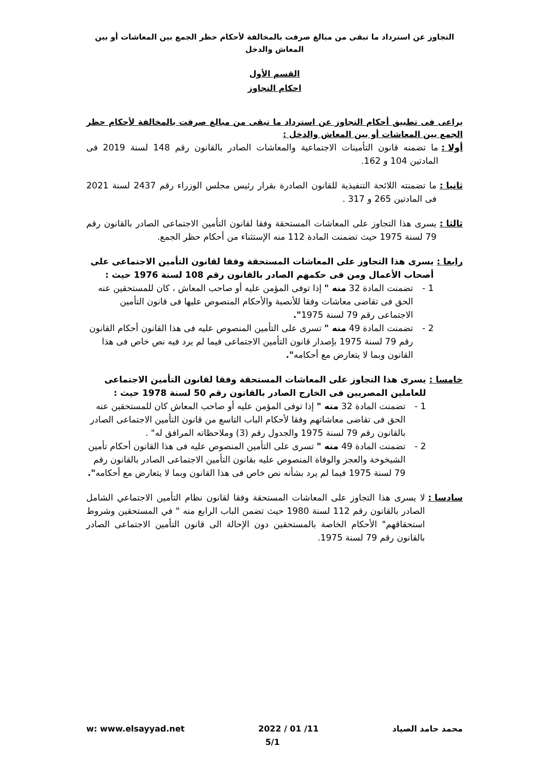التجاوز عن استرداد ما تبقى من مبالغ صرفت بالمخالفة لأحكام حظر الجمع بين المعاشات أو بين المعاش والدخل
القسم الأول
احكام التجاوز
يراعى فى تطبيق أحكام التجاوز عن استرداد ما تبقى من مبالغ صرفت بالمخالفة لأحكام حظر الجمع بين المعاشات أو بين المعاش والدخل :
أولا : ما تضمنه قانون التأمينات الاجتماعية والمعاشات الصادر بالقانون رقم 148 لسنة 2019 فى المادتين 104 و 162.
ثانيا : ما تضمنته اللائحة التنفيذية للقانون الصادرة بقرار رئيس مجلس الوزراء رقم 2437 لسنة 2021 فى المادتين 265 و 317 .
ثالثا : يسرى هذا التجاوز على المعاشات المستحقة وفقا لقانون التأمين الاجتماعى الصادر بالقانون رقم 79 لسنة 1975 حيث تضمنت المادة 112 منه الإستثناء من أحكام حظر الجمع.
رابعا : يسرى هذا التجاوز على المعاشات المستحقة وفقا لقانون التأمين الاجتماعى على أصحاب الأعمال ومن فى حكمهم الصادر بالقانون رقم 108 لسنة 1976 حيث :
1 - تضمنت المادة 32 منه " إذا توفى المؤمن عليه أو صاحب المعاش ، كان للمستحقين عنه الحق فى تقاضى معاشات وفقا للأنصبة والأحكام المنصوص عليها فى قانون التأمين الاجتماعى رقم 79 لسنة 1975".
2 - تضمنت المادة 49 منه " تسرى على التأمين المنصوص عليه فى هذا القانون أحكام القانون رقم 79 لسنة 1975 بإصدار قانون التأمين الاجتماعى فيما لم يرد فيه نص خاص فى هذا القانون وبما لا يتعارض مع أحكامه".
خامسا : يسرى هذا التجاوز على المعاشات المستحقة وفقا لقانون التأمين الاجتماعى للعاملين المصريين فى الخارج الصادر بالقانون رقم 50 لسنة 1978 حيث :
1 - تضمنت المادة 32 منه " إذا توفى المؤمن عليه أو صاحب المعاش كان للمستحقين عنه الحق فى تقاضى معاشاتهم وفقا لأحكام الباب التاسع من قانون التأمين الاجتماعى الصادر بالقانون رقم 79 لسنة 1975 والجدول رقم (3) وملاحظاته المرافق له" .
2 - تضمنت المادة 49 منه " تسرى على التأمين المنصوص عليه فى هذا القانون أحكام تأمين الشيخوخة والعجز والوفاة المنصوص عليه بقانون التأمين الاجتماعى الصادر بالقانون رقم 79 لسنة 1975 فيما لم يرد بشأنه نص خاص فى هذا القانون وبما لا يتعارض مع أحكامه".
سادسا : لا يسرى هذا التجاوز على المعاشات المستحقة وفقا لقانون نظام التأمين الاجتماعي الشامل الصادر بالقانون رقم 112 لسنة 1980 حيث تضمن الباب الرابع منه " في المستحقين وشروط استحقاقهم" الأحكام الخاصة بالمستحقين دون الإحالة الى قانون التأمين الاجتماعى الصادر بالقانون رقم 79 لسنة 1975.
محمد حامد الصياد 2022 / 01 /11 w: www.elsayyad.net
5/1